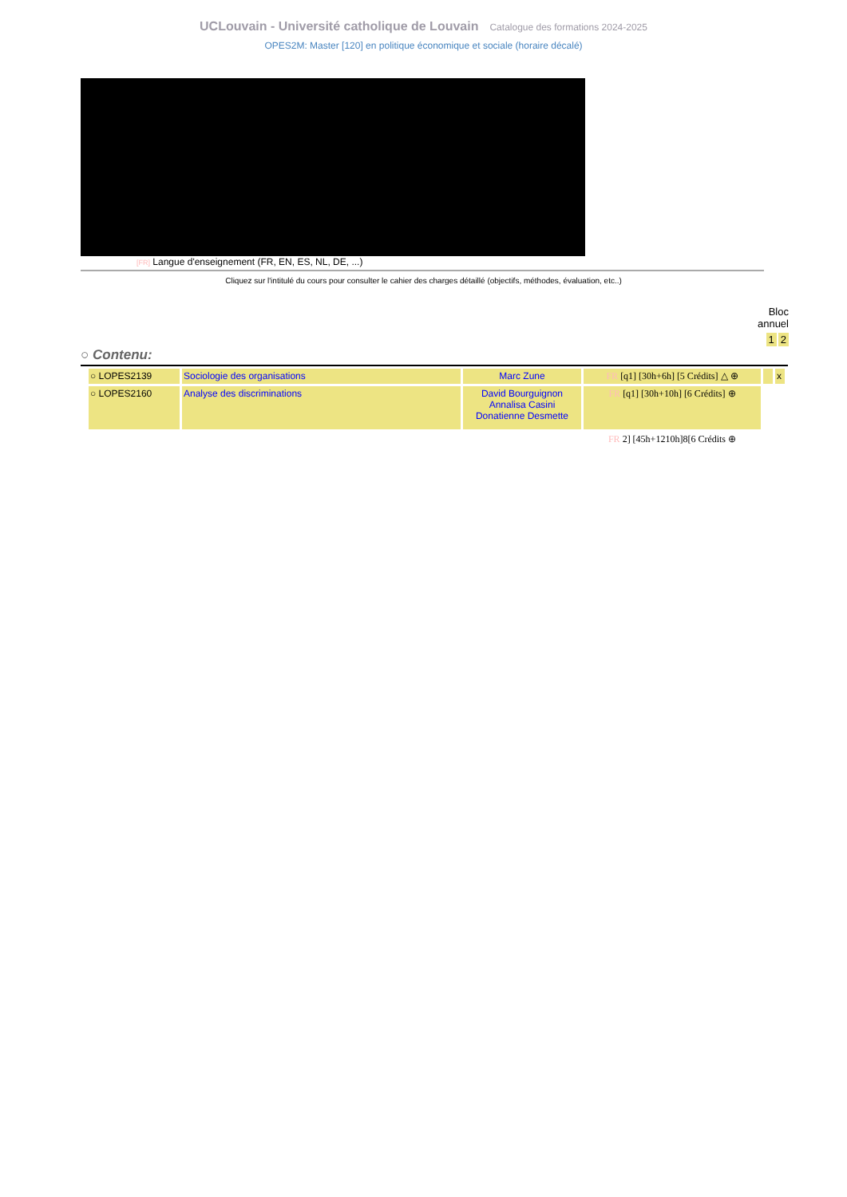UCLouvain - Université catholique de Louvain Catalogue des formations 2024-2025
OPES2M: Master [120] en politique économique et sociale (horaire décalé)
[FR] Langue d'enseignement (FR, EN, ES, NL, DE, ...)
Cliquez sur l'intitulé du cours pour consulter le cahier des charges détaillé (objectifs, méthodes, évaluation, etc..)
Bloc
annuel
1 2
○ Contenu:
| ○ LOPES2139 | Sociologie des organisations | Marc Zune | FR [q1] [30h+6h] [5 Crédits] △ ⊕ | | x |
| ○ LOPES2160 | Analyse des discriminations | David Bourguignon Annalisa Casini Donatienne Desmette | FR [q1] [30h+10h] [6 Crédits] ⊕ | | |
| | | | FR 2] [45h+1210h]8[6 Crédits ⊕ | | |